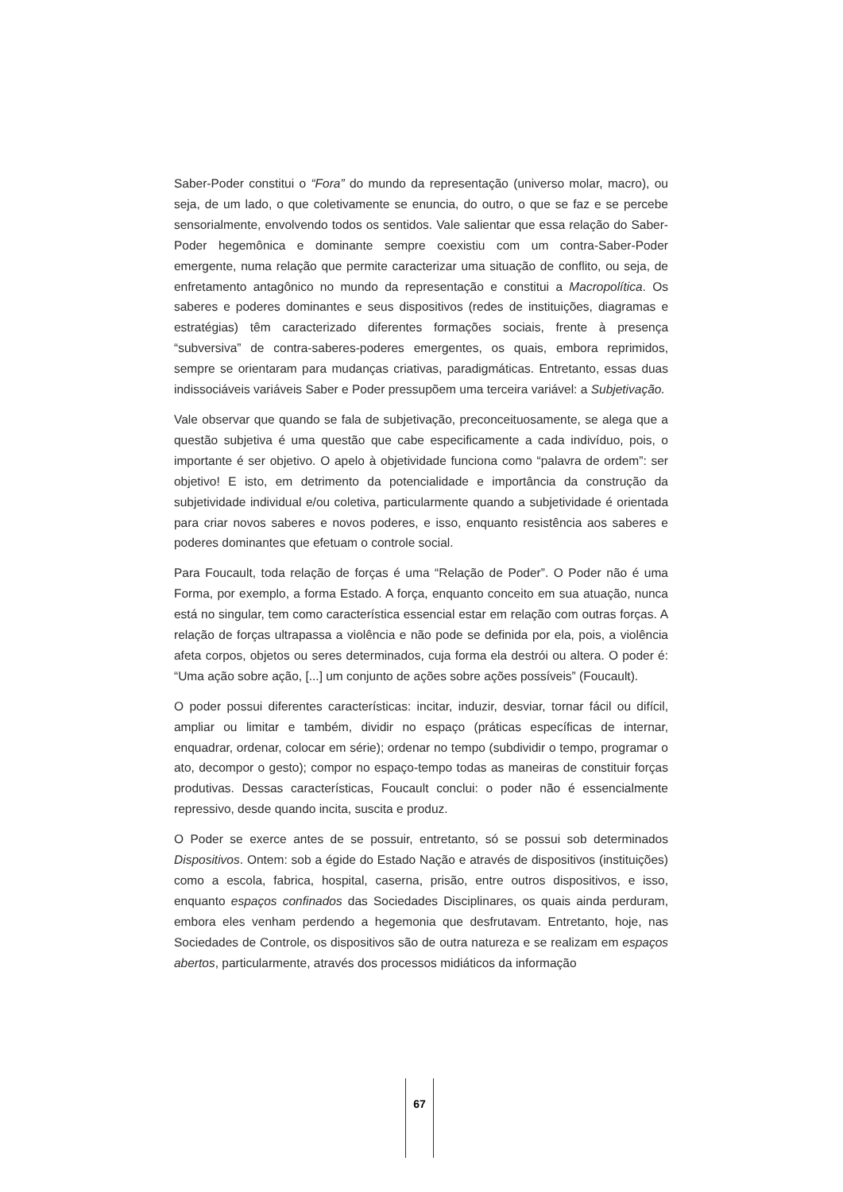Saber-Poder constitui o “Fora” do mundo da representação (universo molar, macro), ou seja, de um lado, o que coletivamente se enuncia, do outro, o que se faz e se percebe sensorialmente, envolvendo todos os sentidos. Vale salientar que essa relação do Saber-Poder hegemônica e dominante sempre coexistiu com um contra-Saber-Poder emergente, numa relação que permite caracterizar uma situação de conflito, ou seja, de enfretamento antagônico no mundo da representação e constitui a Macropolítica. Os saberes e poderes dominantes e seus dispositivos (redes de instituições, diagramas e estratégias) têm caracterizado diferentes formações sociais, frente à presença “subversiva” de contra-saberes-poderes emergentes, os quais, embora reprimidos, sempre se orientaram para mudanças criativas, paradigmáticas. Entretanto, essas duas indissociáveis variáveis Saber e Poder pressupõem uma terceira variável: a Subjetivação.
Vale observar que quando se fala de subjetivação, preconceituosamente, se alega que a questão subjetiva é uma questão que cabe especificamente a cada indivíduo, pois, o importante é ser objetivo. O apelo à objetividade funciona como “palavra de ordem”: ser objetivo! E isto, em detrimento da potencialidade e importância da construção da subjetividade individual e/ou coletiva, particularmente quando a subjetividade é orientada para criar novos saberes e novos poderes, e isso, enquanto resistência aos saberes e poderes dominantes que efetuam o controle social.
Para Foucault, toda relação de forças é uma “Relação de Poder”. O Poder não é uma Forma, por exemplo, a forma Estado. A força, enquanto conceito em sua atuação, nunca está no singular, tem como característica essencial estar em relação com outras forças. A relação de forças ultrapassa a violência e não pode se definida por ela, pois, a violência afeta corpos, objetos ou seres determinados, cuja forma ela destrói ou altera. O poder é: “Uma ação sobre ação, [...] um conjunto de ações sobre ações possíveis” (Foucault).
O poder possui diferentes características: incitar, induzir, desviar, tornar fácil ou difícil, ampliar ou limitar e também, dividir no espaço (práticas específicas de internar, enquadrar, ordenar, colocar em série); ordenar no tempo (subdividir o tempo, programar o ato, decompor o gesto); compor no espaço-tempo todas as maneiras de constituir forças produtivas. Dessas características, Foucault conclui: o poder não é essencialmente repressivo, desde quando incita, suscita e produz.
O Poder se exerce antes de se possuir, entretanto, só se possui sob determinados Dispositivos. Ontem: sob a égide do Estado Nação e através de dispositivos (instituições) como a escola, fabrica, hospital, caserna, prisão, entre outros dispositivos, e isso, enquanto espaços confinados das Sociedades Disciplinares, os quais ainda perduram, embora eles venham perdendo a hegemonia que desfrutavam. Entretanto, hoje, nas Sociedades de Controle, os dispositivos são de outra natureza e se realizam em espaços abertos, particularmente, através dos processos midiáticos da informação
67